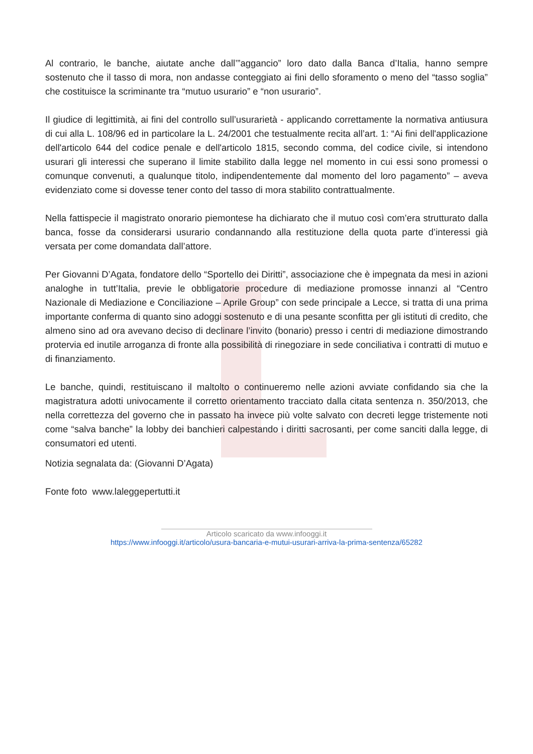Al contrario, le banche, aiutate anche dall’”aggancio” loro dato dalla Banca d’Italia, hanno sempre sostenuto che il tasso di mora, non andasse conteggiato ai fini dello sforamento o meno del “tasso soglia” che costituisce la scriminante tra “mutuo usurario” e “non usurario”.
Il giudice di legittimità, ai fini del controllo sull’usurarietà - applicando correttamente la normativa antiusura di cui alla L. 108/96 ed in particolare la L. 24/2001 che testualmente recita all’art. 1: “Ai fini dell'applicazione dell'articolo 644 del codice penale e dell'articolo 1815, secondo comma, del codice civile, si intendono usurari gli interessi che superano il limite stabilito dalla legge nel momento in cui essi sono promessi o comunque convenuti, a qualunque titolo, indipendentemente dal momento del loro pagamento” – aveva evidenziato come si dovesse tener conto del tasso di mora stabilito contrattualmente.
Nella fattispecie il magistrato onorario piemontese ha dichiarato che il mutuo così com’era strutturato dalla banca, fosse da considerarsi usurario condannando alla restituzione della quota parte d’interessi già versata per come domandata dall’attore.
Per Giovanni D’Agata, fondatore dello “Sportello dei Diritti”, associazione che è impegnata da mesi in azioni analoghe in tutt’Italia, previe le obbligatorie procedure di mediazione promosse innanzi al “Centro Nazionale di Mediazione e Conciliazione – Aprile Group” con sede principale a Lecce, si tratta di una prima importante conferma di quanto sino adoggi sostenuto e di una pesante sconfitta per gli istituti di credito, che almeno sino ad ora avevano deciso di declinare l’invito (bonario) presso i centri di mediazione dimostrando protervia ed inutile arroganza di fronte alla possibilità di rinegoziare in sede conciliativa i contratti di mutuo e di finanziamento.
Le banche, quindi, restituiscano il maltolto o continueremo nelle azioni avviate confidando sia che la magistratura adotti univocamente il corretto orientamento tracciato dalla citata sentenza n. 350/2013, che nella correttezza del governo che in passato ha invece più volte salvato con decreti legge tristemente noti come “salva banche” la lobby dei banchieri calpestando i diritti sacrosanti, per come sanciti dalla legge, di consumatori ed utenti.
Notizia segnalata da: (Giovanni D’Agata)
Fonte foto www.laleggepertutti.it
Articolo scaricato da www.infooggi.it
https://www.infooggi.it/articolo/usura-bancaria-e-mutui-usurari-arriva-la-prima-sentenza/65282